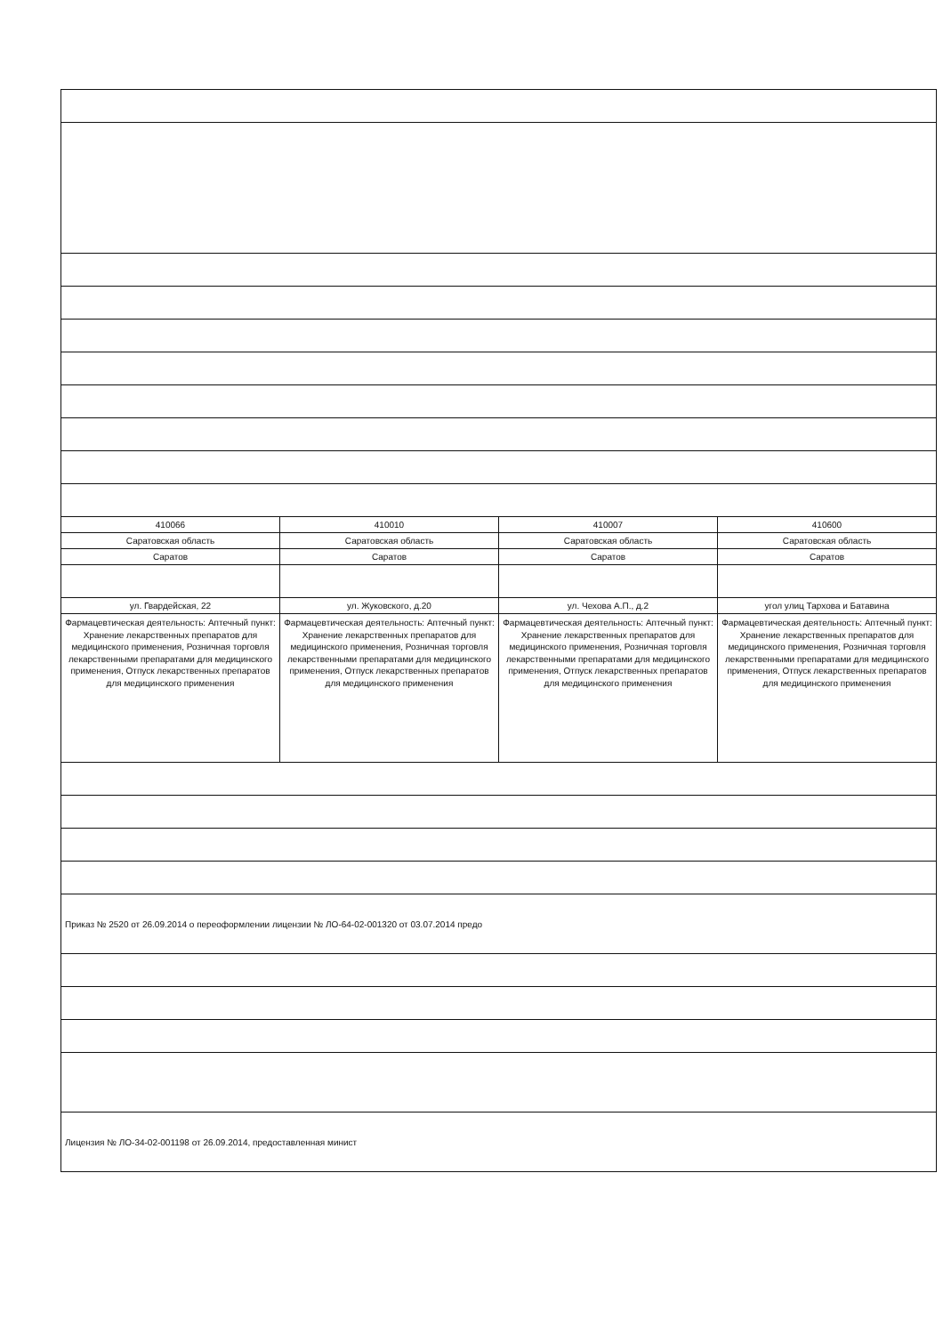| 410066 | 410010 | 410007 | 410600 |
| Саратовская область | Саратовская область | Саратовская область | Саратовская область |
| Саратов | Саратов | Саратов | Саратов |
| ул. Гвардейская, 22 | ул. Жуковского, д.20 | ул. Чехова А.П., д.2 | угол улиц Тархова и Батавина |
| Фармацевтическая деятельность: Аптечный пункт: Хранение лекарственных препаратов для медицинского применения, Розничная торговля лекарственными препаратами для медицинского применения, Отпуск лекарственных препаратов для медицинского применения | Фармацевтическая деятельность: Аптечный пункт: Хранение лекарственных препаратов для медицинского применения, Розничная торговля лекарственными препаратами для медицинского применения, Отпуск лекарственных препаратов для медицинского применения | Фармацевтическая деятельность: Аптечный пункт: Хранение лекарственных препаратов для медицинского применения, Розничная торговля лекарственными препаратами для медицинского применения, Отпуск лекарственных препаратов для медицинского применения | Фармацевтическая деятельность: Аптечный пункт: Хранение лекарственных препаратов для медицинского применения, Розничная торговля лекарственными препаратами для медицинского применения, Отпуск лекарственных препаратов для медицинского применения |
| Приказ № 2520 от 26.09.2014 о переоформлении лицензии № ЛО-64-02-001320 от 03.07.2014 предо | | | |
| Лицензия № ЛО-34-02-001198 от 26.09.2014, предоставленная минист | | | |